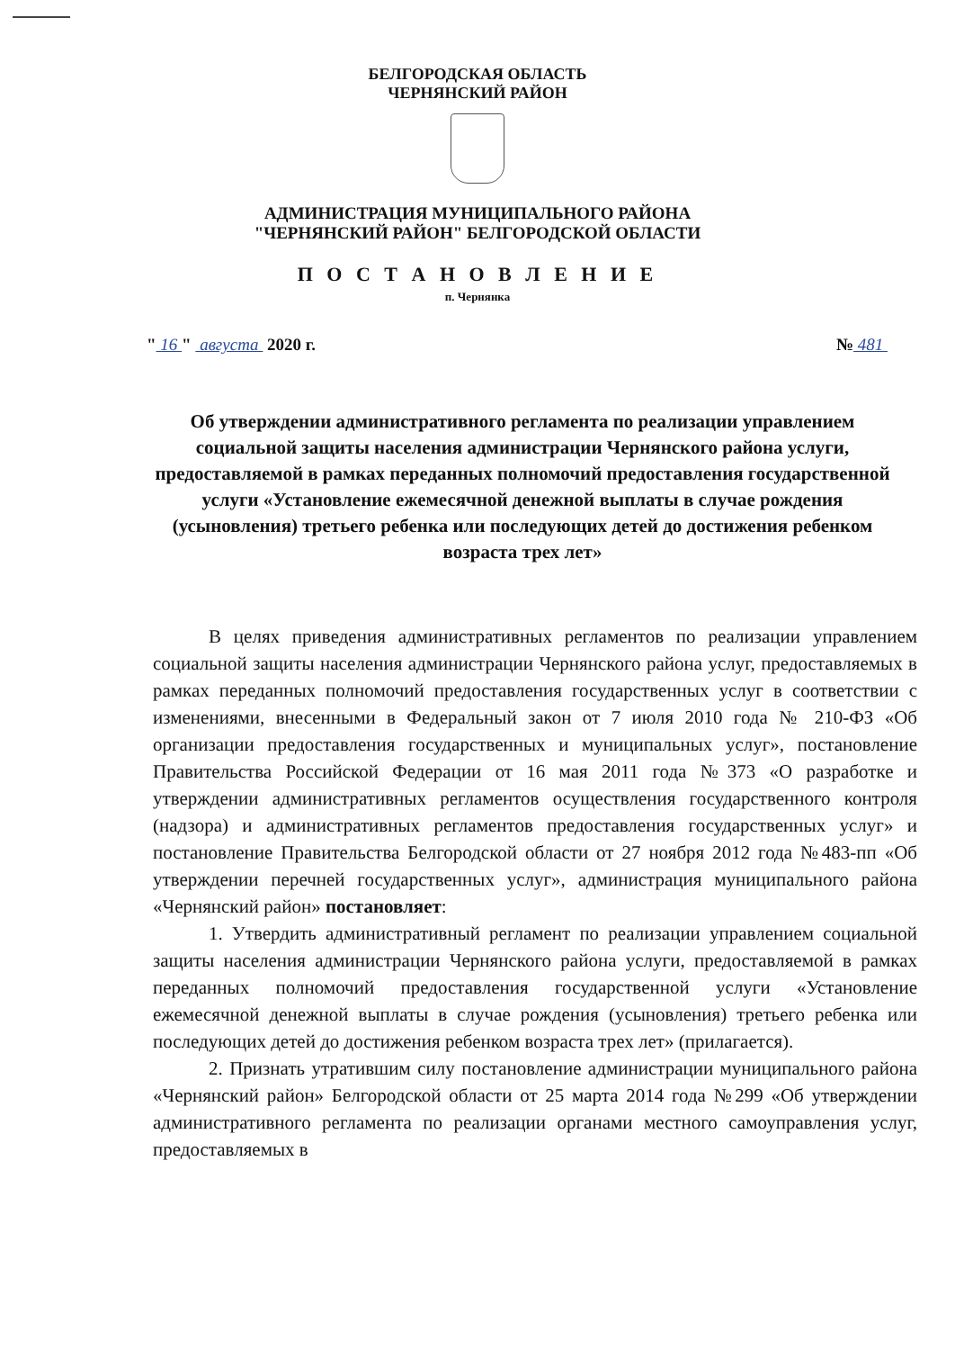БЕЛГОРОДСКАЯ ОБЛАСТЬ
ЧЕРНЯНСКИЙ РАЙОН
АДМИНИСТРАЦИЯ МУНИЦИПАЛЬНОГО РАЙОНА
"ЧЕРНЯНСКИЙ РАЙОН" БЕЛГОРОДСКОЙ ОБЛАСТИ
П О С Т А Н О В Л Е Н И Е
п. Чернянка
" 16 " августа 2020 г. № 481
Об утверждении административного регламента по реализации управлением социальной защиты населения администрации Чернянского района услуги, предоставляемой в рамках переданных полномочий предоставления государственной услуги «Установление ежемесячной денежной выплаты в случае рождения (усыновления) третьего ребенка или последующих детей до достижения ребенком возраста трех лет»
В целях приведения административных регламентов по реализации управлением социальной защиты населения администрации Чернянского района услуг, предоставляемых в рамках переданных полномочий предоставления государственных услуг в соответствии с изменениями, внесенными в Федеральный закон от 7 июля 2010 года № 210-ФЗ «Об организации предоставления государственных и муниципальных услуг», постановление Правительства Российской Федерации от 16 мая 2011 года №373 «О разработке и утверждении административных регламентов осуществления государственного контроля (надзора) и административных регламентов предоставления государственных услуг» и постановление Правительства Белгородской области от 27 ноября 2012 года №483-пп «Об утверждении перечней государственных услуг», администрация муниципального района «Чернянский район» постановляет:
1. Утвердить административный регламент по реализации управлением социальной защиты населения администрации Чернянского района услуги, предоставляемой в рамках переданных полномочий предоставления государственной услуги «Установление ежемесячной денежной выплаты в случае рождения (усыновления) третьего ребенка или последующих детей до достижения ребенком возраста трех лет» (прилагается).
2. Признать утратившим силу постановление администрации муниципального района «Чернянский район» Белгородской области от 25 марта 2014 года №299 «Об утверждении административного регламента по реализации органами местного самоуправления услуг, предоставляемых в